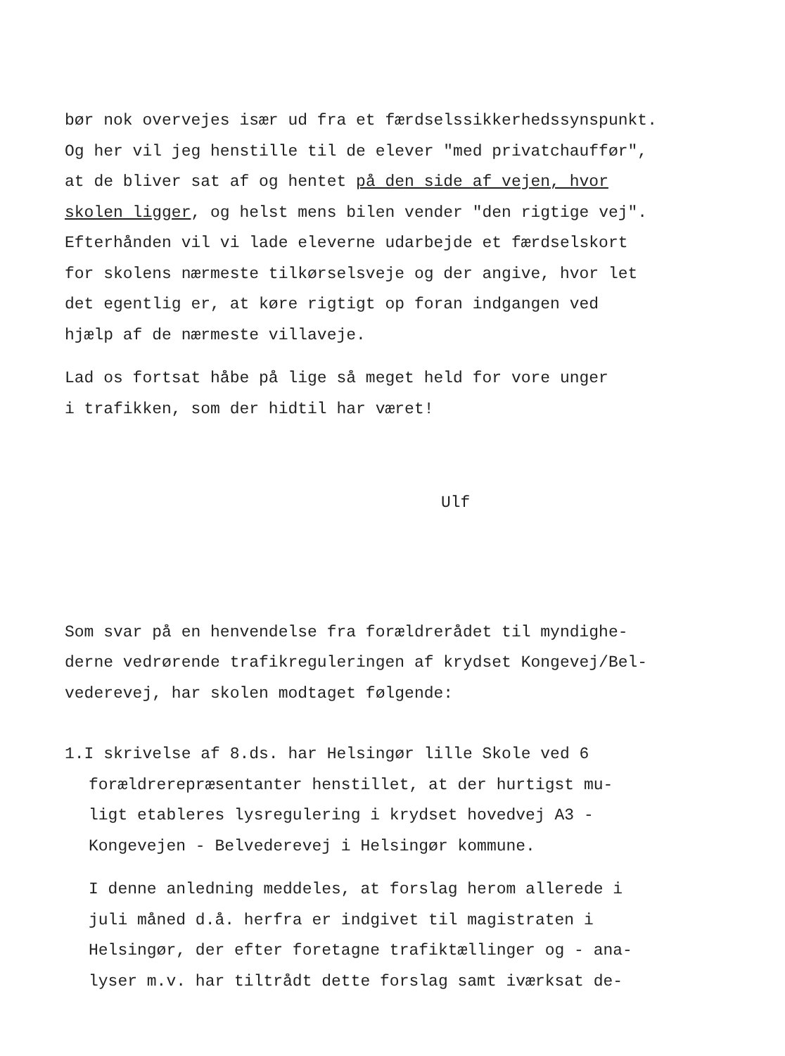bør nok overvejes især ud fra et færdselssikkerhedssynspunkt.
Og her vil jeg henstille til de elever "med privatchauffør",
at de bliver sat af og hentet på den side af vejen, hvor
skolen ligger, og helst mens bilen vender "den rigtige vej".
Efterhånden vil vi lade eleverne udarbejde et færdselskort
for skolens nærmeste tilkørselsveje og der angive, hvor let
det egentlig er, at køre rigtigt op foran indgangen ved
hjælp af de nærmeste villaveje.
Lad os fortsat håbe på lige så meget held for vore unger
i trafikken, som der hidtil har været!
Ulf
Som svar på en henvendelse fra forældrerådet til myndighe-
derne vedrørende trafikreguleringen af krydset Kongevej/Bel-
vederevej, har skolen modtaget følgende:
1.I skrivelse af 8.ds. har Helsingør lille Skole ved 6
forældrerepræsentanter henstillet, at der hurtigst mu-
ligt etableres lysregulering i krydset hovedvej A3 -
Kongevejen - Belvederevej i Helsingør kommune.
I denne anledning meddeles, at forslag herom allerede i
juli måned d.å. herfra er indgivet til magistraten i
Helsingør, der efter foretagne trafiktællinger og - ana-
lyser m.v. har tiltrådt dette forslag samt iværksat de-